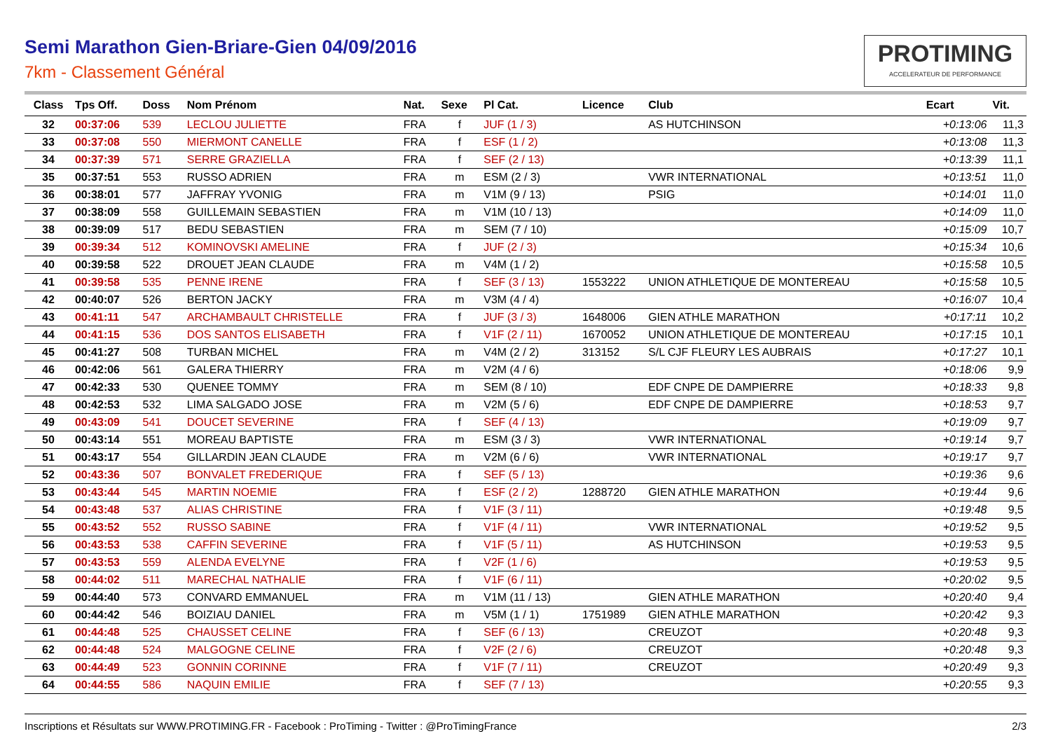Semi Marathon Gien-Briare-Gien 04/09/2016
7km - Classement Général
PROTIMING
ACCELERATEUR DE PERFORMANCE
| Class | Tps Off. | Doss | Nom Prénom | Nat. | Sexe | Pl Cat. | Licence | Club | Ecart | Vit. |
| --- | --- | --- | --- | --- | --- | --- | --- | --- | --- | --- |
| 32 | 00:37:06 | 539 | LECLOU JULIETTE | FRA | f | JUF (1 / 3) | | AS HUTCHINSON | +0:13:06 | 11,3 |
| 33 | 00:37:08 | 550 | MIERMONT CANELLE | FRA | f | ESF (1 / 2) | | | +0:13:08 | 11,3 |
| 34 | 00:37:39 | 571 | SERRE GRAZIELLA | FRA | f | SEF (2 / 13) | | | +0:13:39 | 11,1 |
| 35 | 00:37:51 | 553 | RUSSO ADRIEN | FRA | m | ESM (2 / 3) | | VWR INTERNATIONAL | +0:13:51 | 11,0 |
| 36 | 00:38:01 | 577 | JAFFRAY YVONIG | FRA | m | V1M (9 / 13) | | PSIG | +0:14:01 | 11,0 |
| 37 | 00:38:09 | 558 | GUILLEMAIN SEBASTIEN | FRA | m | V1M (10 / 13) | | | +0:14:09 | 11,0 |
| 38 | 00:39:09 | 517 | BEDU SEBASTIEN | FRA | m | SEM (7 / 10) | | | +0:15:09 | 10,7 |
| 39 | 00:39:34 | 512 | KOMINOVSKI AMELINE | FRA | f | JUF (2 / 3) | | | +0:15:34 | 10,6 |
| 40 | 00:39:58 | 522 | DROUET JEAN CLAUDE | FRA | m | V4M (1 / 2) | | | +0:15:58 | 10,5 |
| 41 | 00:39:58 | 535 | PENNE IRENE | FRA | f | SEF (3 / 13) | 1553222 | UNION ATHLETIQUE DE MONTEREAU | +0:15:58 | 10,5 |
| 42 | 00:40:07 | 526 | BERTON JACKY | FRA | m | V3M (4 / 4) | | | +0:16:07 | 10,4 |
| 43 | 00:41:11 | 547 | ARCHAMBAULT CHRISTELLE | FRA | f | JUF (3 / 3) | 1648006 | GIEN ATHLE MARATHON | +0:17:11 | 10,2 |
| 44 | 00:41:15 | 536 | DOS SANTOS ELISABETH | FRA | f | V1F (2 / 11) | 1670052 | UNION ATHLETIQUE DE MONTEREAU | +0:17:15 | 10,1 |
| 45 | 00:41:27 | 508 | TURBAN MICHEL | FRA | m | V4M (2 / 2) | 313152 | S/L CJF FLEURY LES AUBRAIS | +0:17:27 | 10,1 |
| 46 | 00:42:06 | 561 | GALERA THIERRY | FRA | m | V2M (4 / 6) | | | +0:18:06 | 9,9 |
| 47 | 00:42:33 | 530 | QUENEE TOMMY | FRA | m | SEM (8 / 10) | | EDF CNPE DE DAMPIERRE | +0:18:33 | 9,8 |
| 48 | 00:42:53 | 532 | LIMA SALGADO JOSE | FRA | m | V2M (5 / 6) | | EDF CNPE DE DAMPIERRE | +0:18:53 | 9,7 |
| 49 | 00:43:09 | 541 | DOUCET SEVERINE | FRA | f | SEF (4 / 13) | | | +0:19:09 | 9,7 |
| 50 | 00:43:14 | 551 | MOREAU BAPTISTE | FRA | m | ESM (3 / 3) | | VWR INTERNATIONAL | +0:19:14 | 9,7 |
| 51 | 00:43:17 | 554 | GILLARDIN JEAN CLAUDE | FRA | m | V2M (6 / 6) | | VWR INTERNATIONAL | +0:19:17 | 9,7 |
| 52 | 00:43:36 | 507 | BONVALET FREDERIQUE | FRA | f | SEF (5 / 13) | | | +0:19:36 | 9,6 |
| 53 | 00:43:44 | 545 | MARTIN NOEMIE | FRA | f | ESF (2 / 2) | 1288720 | GIEN ATHLE MARATHON | +0:19:44 | 9,6 |
| 54 | 00:43:48 | 537 | ALIAS CHRISTINE | FRA | f | V1F (3 / 11) | | | +0:19:48 | 9,5 |
| 55 | 00:43:52 | 552 | RUSSO SABINE | FRA | f | V1F (4 / 11) | | VWR INTERNATIONAL | +0:19:52 | 9,5 |
| 56 | 00:43:53 | 538 | CAFFIN SEVERINE | FRA | f | V1F (5 / 11) | | AS HUTCHINSON | +0:19:53 | 9,5 |
| 57 | 00:43:53 | 559 | ALENDA EVELYNE | FRA | f | V2F (1 / 6) | | | +0:19:53 | 9,5 |
| 58 | 00:44:02 | 511 | MARECHAL NATHALIE | FRA | f | V1F (6 / 11) | | | +0:20:02 | 9,5 |
| 59 | 00:44:40 | 573 | CONVARD EMMANUEL | FRA | m | V1M (11 / 13) | | GIEN ATHLE MARATHON | +0:20:40 | 9,4 |
| 60 | 00:44:42 | 546 | BOIZIAU DANIEL | FRA | m | V5M (1 / 1) | 1751989 | GIEN ATHLE MARATHON | +0:20:42 | 9,3 |
| 61 | 00:44:48 | 525 | CHAUSSET CELINE | FRA | f | SEF (6 / 13) | | CREUZOT | +0:20:48 | 9,3 |
| 62 | 00:44:48 | 524 | MALGOGNE CELINE | FRA | f | V2F (2 / 6) | | CREUZOT | +0:20:48 | 9,3 |
| 63 | 00:44:49 | 523 | GONNIN CORINNE | FRA | f | V1F (7 / 11) | | CREUZOT | +0:20:49 | 9,3 |
| 64 | 00:44:55 | 586 | NAQUIN EMILIE | FRA | f | SEF (7 / 13) | | | +0:20:55 | 9,3 |
Inscriptions et Résultats sur WWW.PROTIMING.FR - Facebook : ProTiming - Twitter : @ProTimingFrance 2/3